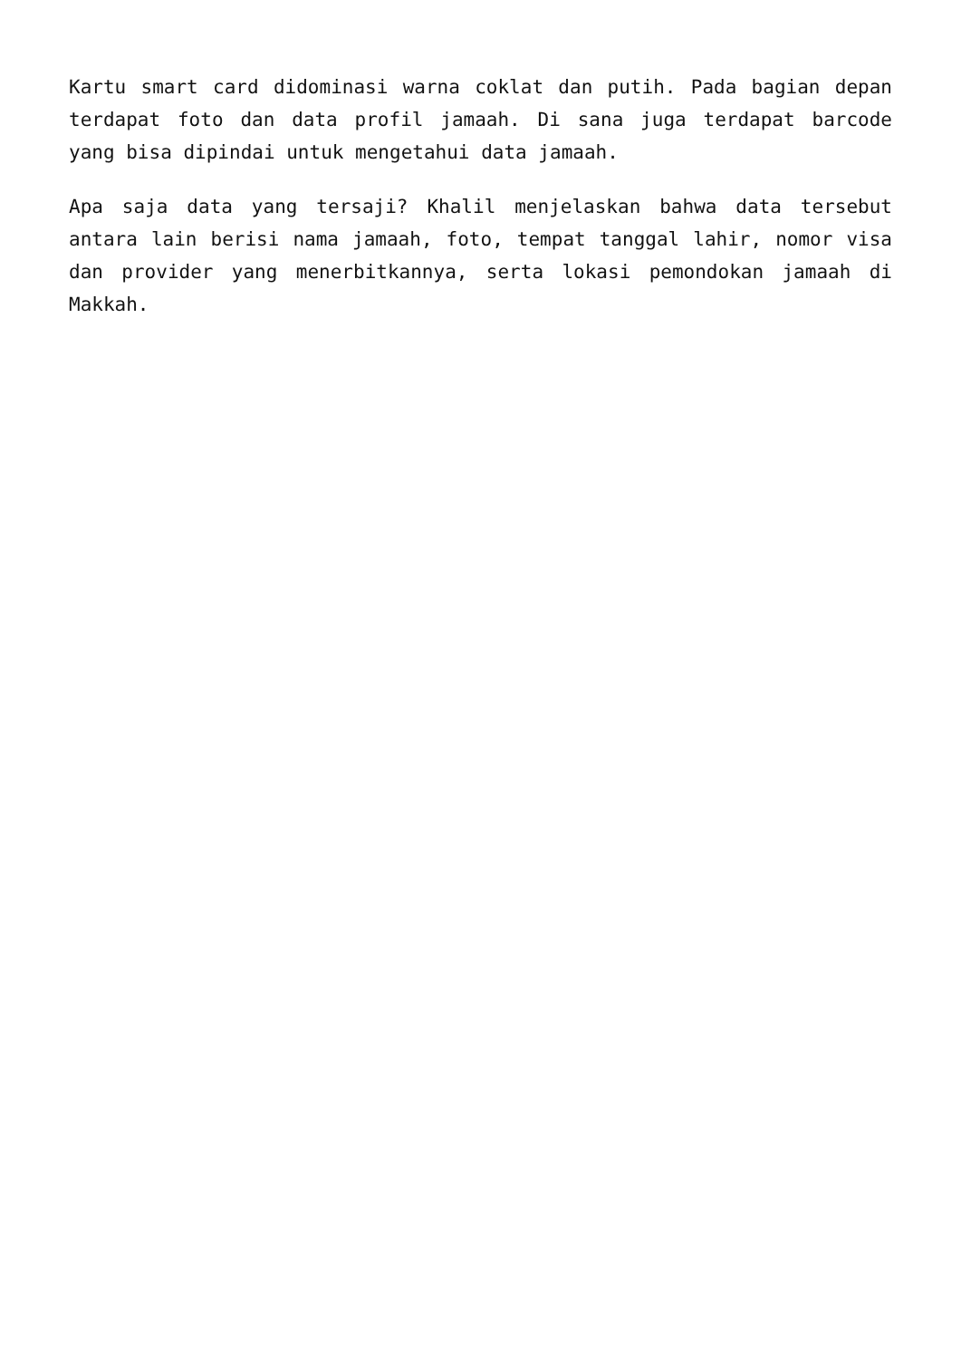Kartu smart card didominasi warna coklat dan putih. Pada bagian depan terdapat foto dan data profil jamaah. Di sana juga terdapat barcode yang bisa dipindai untuk mengetahui data jamaah.
Apa saja data yang tersaji? Khalil menjelaskan bahwa data tersebut antara lain berisi nama jamaah, foto, tempat tanggal lahir, nomor visa dan provider yang menerbitkannya, serta lokasi pemondokan jamaah di Makkah.